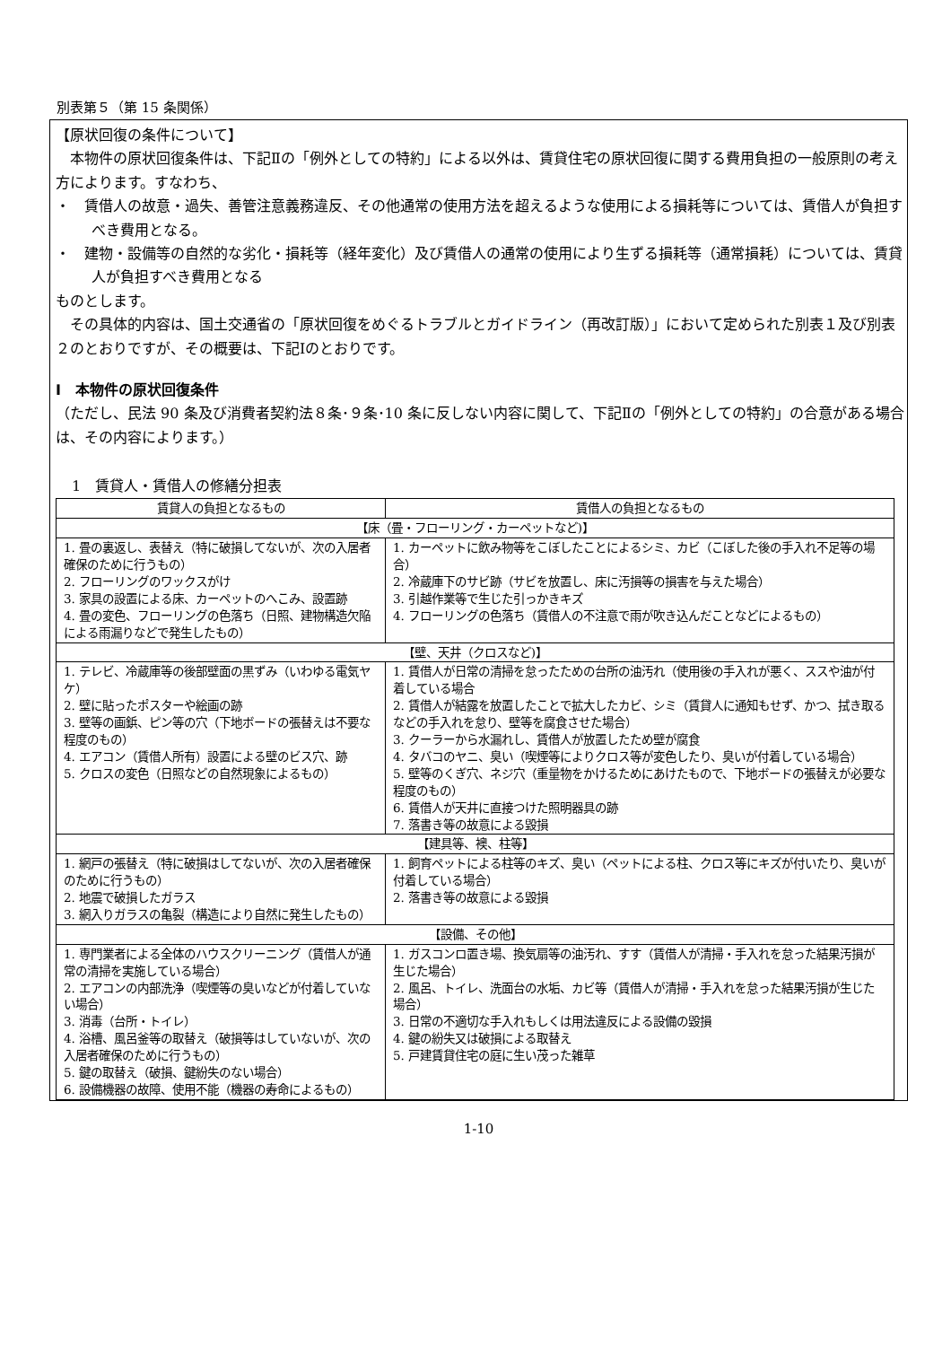別表第５（第 15 条関係）
【原状回復の条件について】
本物件の原状回復条件は、下記Ⅱの「例外としての特約」による以外は、賃貸住宅の原状回復に関する費用負担の一般原則の考え方によります。すなわち、
・　賃借人の故意・過失、善管注意義務違反、その他通常の使用方法を超えるような使用による損耗等については、賃借人が負担すべき費用となる。
・　建物・設備等の自然的な劣化・損耗等（経年変化）及び賃借人の通常の使用により生ずる損耗等（通常損耗）については、賃貸人が負担すべき費用となる
ものとします。
その具体的内容は、国土交通省の「原状回復をめぐるトラブルとガイドライン（再改訂版）」において定められた別表１及び別表２のとおりですが、その概要は、下記Ⅰのとおりです。
Ⅰ　本物件の原状回復条件
（ただし、民法 90 条及び消費者契約法８条･９条･10 条に反しない内容に関して、下記Ⅱの「例外としての特約」の合意がある場合は、その内容によります。）
1　賃貸人・賃借人の修繕分担表
| 賃貸人の負担となるもの | 賃借人の負担となるもの |
| --- | --- |
| 【床（畳・フローリング・カーペットなど)】 | |
| 1. 畳の裏返し、表替え（特に破損してないが、次の入居者確保のために行うもの） 2. フローリングのワックスがけ 3. 家具の設置による床、カーペットのへこみ、設置跡 4. 畳の変色、フローリングの色落ち（日照、建物構造欠陥による雨漏りなどで発生したもの） | 1. カーペットに飲み物等をこぼしたことによるシミ、カビ（こぼした後の手入れ不足等の場合） 2. 冷蔵庫下のサビ跡（サビを放置し、床に汚損等の損害を与えた場合） 3. 引越作業等で生じた引っかきキズ 4. フローリングの色落ち（賃借人の不注意で雨が吹き込んだことなどによるもの） |
| 【壁、天井（クロスなど)】 | |
| 1. テレビ、冷蔵庫等の後部壁面の黒ずみ（いわゆる電気ヤケ） 2. 壁に貼ったポスターや絵画の跡 3. 壁等の画鋲、ピン等の穴（下地ボードの張替えは不要な程度のもの） 4. エアコン（賃借人所有）設置による壁のビス穴、跡 5. クロスの変色（日照などの自然現象によるもの） | 1. 賃借人が日常の清掃を怠ったための台所の油汚れ（使用後の手入れが悪く、ススや油が付着している場合 2. 賃借人が結露を放置したことで拡大したカビ、シミ（賃貸人に通知もせず、かつ、拭き取るなどの手入れを怠り、壁等を腐食させた場合） 3. クーラーから水漏れし、賃借人が放置したため壁が腐食 4. タバコのヤニ、臭い（喫煙等によりクロス等が変色したり、臭いが付着している場合） 5. 壁等のくぎ穴、ネジ穴（重量物をかけるためにあけたもので、下地ボードの張替えが必要な程度のもの） 6. 賃借人が天井に直接つけた照明器具の跡 7. 落書き等の故意による毀損 |
| 【建具等、襖、柱等】 | |
| 1. 網戸の張替え（特に破損はしてないが、次の入居者確保のために行うもの） 2. 地震で破損したガラス 3. 網入りガラスの亀裂（構造により自然に発生したもの） | 1. 飼育ペットによる柱等のキズ、臭い（ペットによる柱、クロス等にキズが付いたり、臭いが付着している場合） 2. 落書き等の故意による毀損 |
| 【設備、その他】 | |
| 1. 専門業者による全体のハウスクリーニング（賃借人が通常の清掃を実施している場合） 2. エアコンの内部洗浄（喫煙等の臭いなどが付着していない場合） 3. 消毒（台所・トイレ） 4. 浴槽、風呂釜等の取替え（破損等はしていないが、次の入居者確保のために行うもの） 5. 鍵の取替え（破損、鍵紛失のない場合） 6. 設備機器の故障、使用不能（機器の寿命によるもの） | 1. ガスコンロ置き場、換気扇等の油汚れ、すす（賃借人が清掃・手入れを怠った結果汚損が生じた場合） 2. 風呂、トイレ、洗面台の水垢、カビ等（賃借人が清掃・手入れを怠った結果汚損が生じた場合） 3. 日常の不適切な手入れもしくは用法違反による設備の毀損 4. 鍵の紛失又は破損による取替え 5. 戸建賃貸住宅の庭に生い茂った雑草 |
1-10